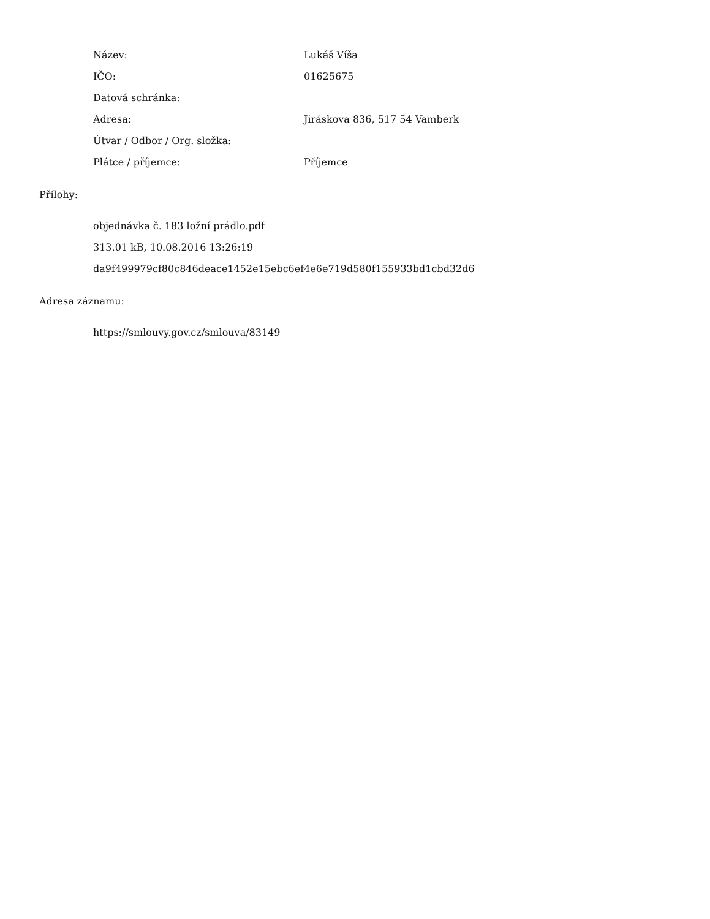| Název: | Lukáš Víša |
| IČO: | 01625675 |
| Datová schránka: | |
| Adresa: | Jiráskova 836, 517 54 Vamberk |
| Útvar / Odbor / Org. složka: | |
| Plátce / příjemce: | Příjemce |
Přílohy:
objednávka č. 183 ložní prádlo.pdf
313.01 kB, 10.08.2016 13:26:19
da9f499979cf80c846deace1452e15ebc6ef4e6e719d580f155933bd1cbd32d6
Adresa záznamu:
https://smlouvy.gov.cz/smlouva/83149